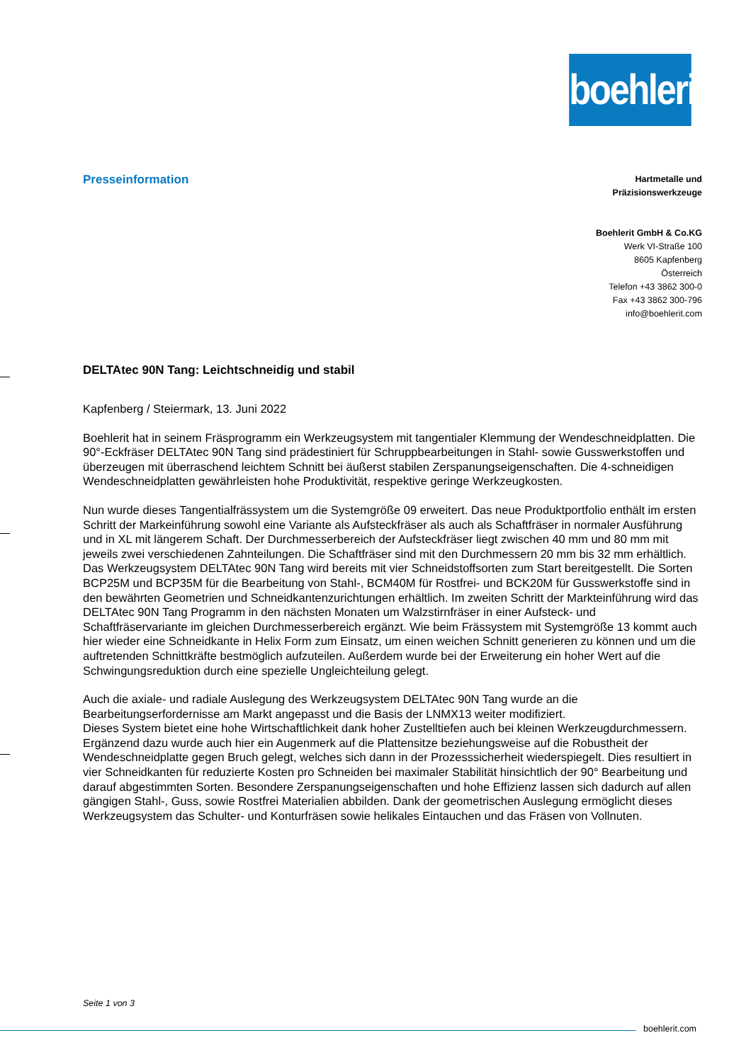boehlerit
Presseinformation
Hartmetalle und
Präzisionswerkzeuge
Boehlerit GmbH & Co.KG
Werk VI-Straße 100
8605 Kapfenberg
Österreich
Telefon +43 3862 300-0
Fax +43 3862 300-796
info@boehlerit.com
DELTAtec 90N Tang: Leichtschneidig und stabil
Kapfenberg / Steiermark, 13. Juni 2022
Boehlerit hat in seinem Fräsprogramm ein Werkzeugsystem mit tangentialer Klemmung der Wendeschneidplatten. Die 90°-Eckfräser DELTAtec 90N Tang sind prädestiniert für Schruppbearbeitungen in Stahl- sowie Gusswerkstoffen und überzeugen mit überraschend leichtem Schnitt bei äußerst stabilen Zerspanungseigenschaften. Die 4-schneidigen Wendeschneidplatten gewährleisten hohe Produktivität, respektive geringe Werkzeugkosten.
Nun wurde dieses Tangentialfrässystem um die Systemgröße 09 erweitert. Das neue Produktportfolio enthält im ersten Schritt der Markeinführung sowohl eine Variante als Aufsteckfräser als auch als Schaftfräser in normaler Ausführung und in XL mit längerem Schaft. Der Durchmesserbereich der Aufsteckfräser liegt zwischen 40 mm und 80 mm mit jeweils zwei verschiedenen Zahnteilungen. Die Schaftfräser sind mit den Durchmessern 20 mm bis 32 mm erhältlich. Das Werkzeugsystem DELTAtec 90N Tang wird bereits mit vier Schneidstoffsorten zum Start bereitgestellt. Die Sorten BCP25M und BCP35M für die Bearbeitung von Stahl-, BCM40M für Rostfrei- und BCK20M für Gusswerkstoffe sind in den bewährten Geometrien und Schneidkantenzurichtungen erhältlich. Im zweiten Schritt der Markteinführung wird das DELTAtec 90N Tang Programm in den nächsten Monaten um Walzstirnfräser in einer Aufsteck- und Schaftfräservariante im gleichen Durchmesserbereich ergänzt. Wie beim Frässystem mit Systemgröße 13 kommt auch hier wieder eine Schneidkante in Helix Form zum Einsatz, um einen weichen Schnitt generieren zu können und um die auftretenden Schnittkräfte bestmöglich aufzuteilen. Außerdem wurde bei der Erweiterung ein hoher Wert auf die Schwingungsreduktion durch eine spezielle Ungleichteilung gelegt.
Auch die axiale- und radiale Auslegung des Werkzeugsystem DELTAtec 90N Tang wurde an die Bearbeitungserfordernisse am Markt angepasst und die Basis der LNMX13 weiter modifiziert.
Dieses System bietet eine hohe Wirtschaftlichkeit dank hoher Zustelltiefen auch bei kleinen Werkzeugdurchmessern. Ergänzend dazu wurde auch hier ein Augenmerk auf die Plattensitze beziehungsweise auf die Robustheit der Wendeschneidplatte gegen Bruch gelegt, welches sich dann in der Prozesssicherheit wiederspiegelt. Dies resultiert in vier Schneidkanten für reduzierte Kosten pro Schneiden bei maximaler Stabilität hinsichtlich der 90° Bearbeitung und darauf abgestimmten Sorten. Besondere Zerspanungseigenschaften und hohe Effizienz lassen sich dadurch auf allen gängigen Stahl-, Guss, sowie Rostfrei Materialien abbilden. Dank der geometrischen Auslegung ermöglicht dieses Werkzeugsystem das Schulter- und Konturfräsen sowie helikales Eintauchen und das Fräsen von Vollnuten.
Seite 1 von 3
boehlerit.com